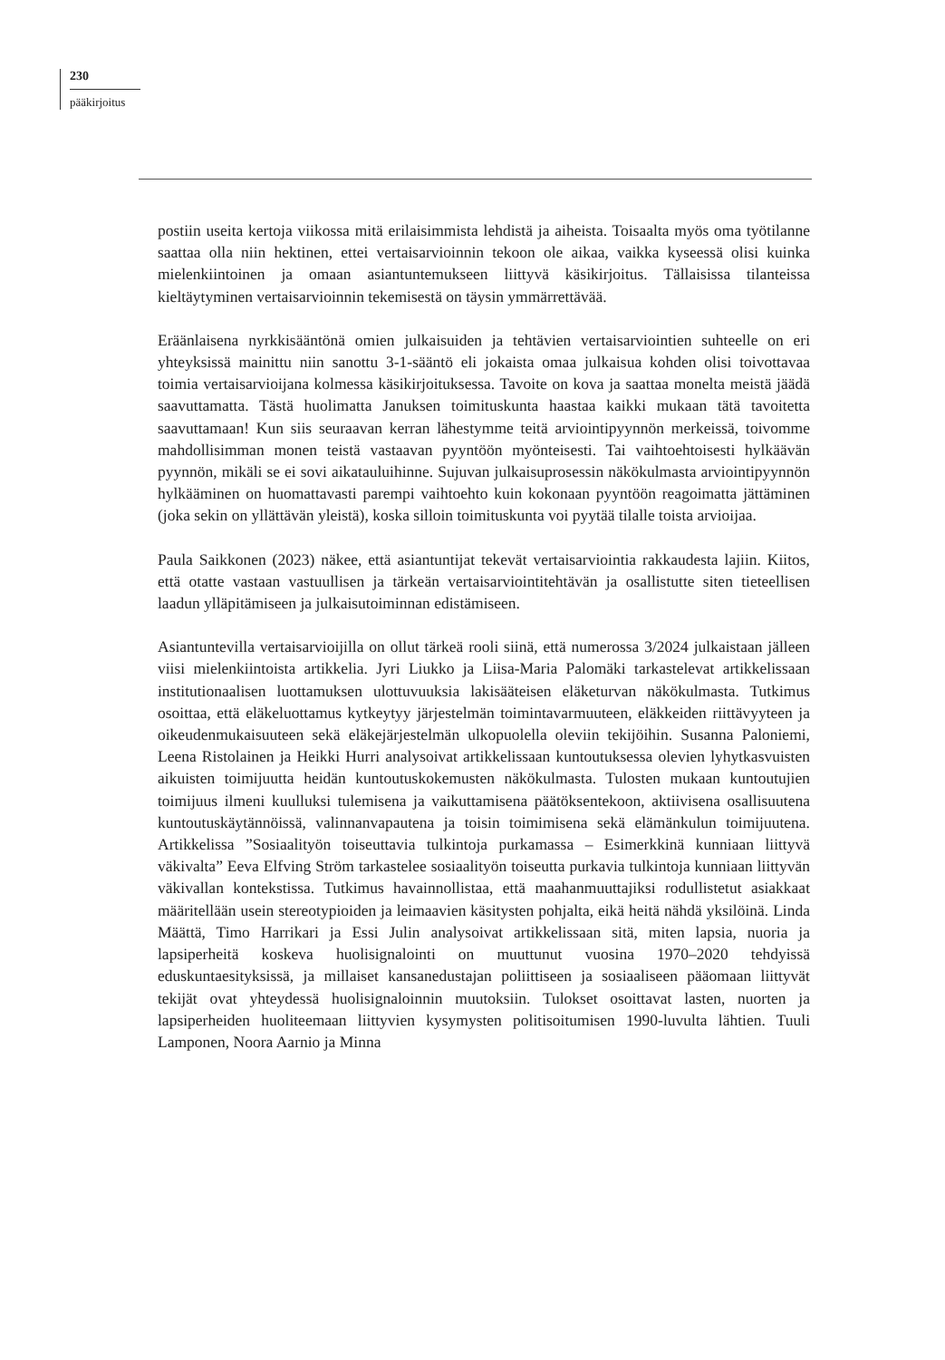230
pääkirjoitus
postiin useita kertoja viikossa mitä erilaisimmista lehdistä ja aiheista. Toisaalta myös oma työtilanne saattaa olla niin hektinen, ettei vertaisarvioinnin tekoon ole aikaa, vaikka kyseessä olisi kuinka mielenkiintoinen ja omaan asiantuntemukseen liittyvä käsikirjoitus. Tällaisissa tilanteissa kieltäytyminen vertaisarvioinnin tekemisestä on täysin ymmärrettävää.
Eräänlaisena nyrkkisääntönä omien julkaisuiden ja tehtävien vertaisarviointien suhteelle on eri yhteyksissä mainittu niin sanottu 3-1-sääntö eli jokaista omaa julkaisua kohden olisi toivottavaa toimia vertaisarvioijana kolmessa käsikirjoituksessa. Tavoite on kova ja saattaa monelta meistä jäädä saavuttamatta. Tästä huolimatta Januksen toimituskunta haastaa kaikki mukaan tätä tavoitetta saavuttamaan! Kun siis seuraavan kerran lähestymme teitä arviointipyynnön merkeissä, toivomme mahdollisimman monen teistä vastaavan pyyntöön myönteisesti. Tai vaihtoehtoisesti hylkäävän pyynnön, mikäli se ei sovi aikatauluihinne. Sujuvan julkaisuprosessin näkökulmasta arviointipyynnön hylkääminen on huomattavasti parempi vaihtoehto kuin kokonaan pyyntöön reagoimatta jättäminen (joka sekin on yllättävän yleistä), koska silloin toimituskunta voi pyytää tilalle toista arvioijaa.
Paula Saikkonen (2023) näkee, että asiantuntijat tekevät vertaisarviointia rakkaudesta lajiin. Kiitos, että otatte vastaan vastuullisen ja tärkeän vertaisarviointitehtävän ja osallistutte siten tieteellisen laadun ylläpitämiseen ja julkaisutoiminnan edistämiseen.
Asiantuntevilla vertaisarvioijilla on ollut tärkeä rooli siinä, että numerossa 3/2024 julkaistaan jälleen viisi mielenkiintoista artikkelia. Jyri Liukko ja Liisa-Maria Palomäki tarkastelevat artikkelissaan institutionaalisen luottamuksen ulottuvuuksia lakisääteisen eläketurvan näkökulmasta. Tutkimus osoittaa, että eläkeluottamus kytkeytyy järjestelmän toimintavarmuuteen, eläkkeiden riittävyyteen ja oikeudenmukaisuuteen sekä eläkejärjestelmän ulkopuolella oleviin tekijöihin. Susanna Paloniemi, Leena Ristolainen ja Heikki Hurri analysoivat artikkelissaan kuntoutuksessa olevien lyhytkasvuisten aikuisten toimijuutta heidän kuntoutuskokemusten näkökulmasta. Tulosten mukaan kuntoutujien toimijuus ilmeni kuulluksi tulemisena ja vaikuttamisena päätöksentekoon, aktiivisena osallisuutena kuntoutuskäytännöissä, valinnanvapautena ja toisin toimimisena sekä elämänkulun toimijuutena. Artikkelissa ”Sosiaalityön toiseuttavia tulkintoja purkamassa – Esimerkkinä kunniaan liittyvä väkivalta” Eeva Elfving Ström tarkastelee sosiaalityön toiseutta purkavia tulkintoja kunniaan liittyvän väkivallan kontekstissa. Tutkimus havainnollistaa, että maahanmuuttajiksi rodullistetut asiakkaat määritellään usein stereotypioiden ja leimaavien käsitysten pohjalta, eikä heitä nähdä yksilöinä. Linda Määttä, Timo Harrikari ja Essi Julin analysoivat artikkelissaan sitä, miten lapsia, nuoria ja lapsiperheitä koskeva huolisignalointi on muuttunut vuosina 1970–2020 tehdyissä eduskuntaesityksissä, ja millaiset kansanedustajan poliittiseen ja sosiaaliseen pääomaan liittyvät tekijät ovat yhteydessä huolisignaloinnin muutoksiin. Tulokset osoittavat lasten, nuorten ja lapsiperheiden huoliteemaan liittyvien kysymysten politisoitumisen 1990-luvulta lähtien. Tuuli Lamponen, Noora Aarnio ja Minna